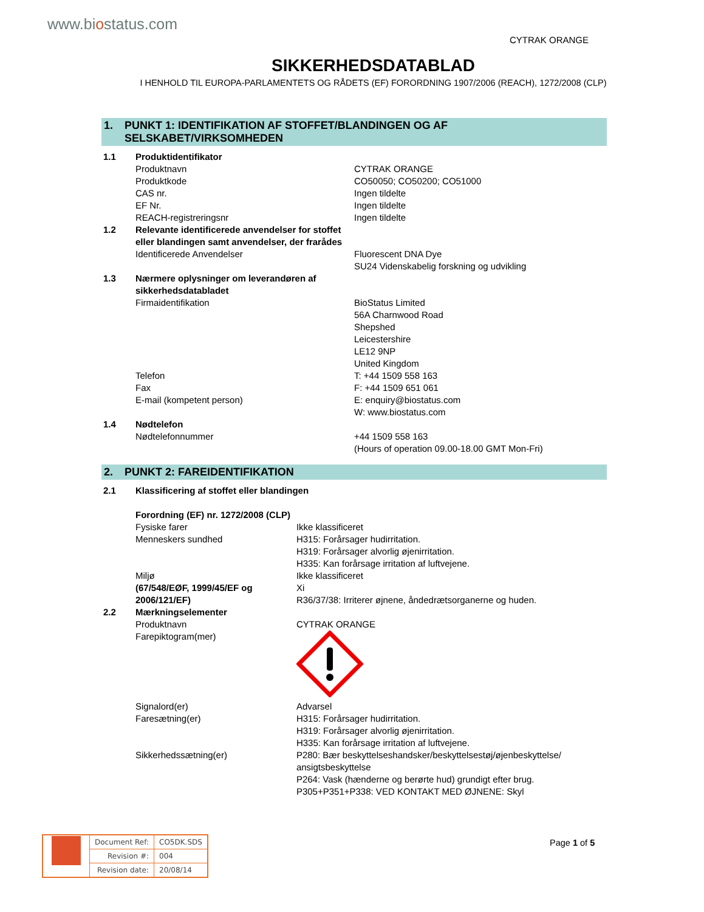www.biostatus.com
CYTRAK ORANGE
SIKKERHEDSDATABLAD
I HENHOLD TIL EUROPA-PARLAMENTETS OG RÅDETS (EF) FORORDNING 1907/2006 (REACH), 1272/2008 (CLP)
1. PUNKT 1: IDENTIFIKATION AF STOFFET/BLANDINGEN OG AF SELSKABET/VIRKSOMHEDEN
| 1.1 | Produktidentifikator | |
| | Produktnavn | CYTRAK ORANGE |
| | Produktkode | CO50050; CO50200; CO51000 |
| | CAS nr. | Ingen tildelte |
| | EF Nr. | Ingen tildelte |
| | REACH-registreringsnr | Ingen tildelte |
| 1.2 | Relevante identificerede anvendelser for stoffet eller blandingen samt anvendelser, der frarådes | |
| | Identificerede Anvendelser | Fluorescent DNA Dye SU24 Videnskabelig forskning og udvikling |
| 1.3 | Nærmere oplysninger om leverandøren af sikkerhedsdatabladet | |
| | Firmaidentifikation | BioStatus Limited 56A Charnwood Road Shepshed Leicestershire LE12 9NP United Kingdom |
| | Telefon | T: +44 1509 558 163 |
| | Fax | F: +44 1509 651 061 |
| | E-mail (kompetent person) | E: enquiry@biostatus.com W: www.biostatus.com |
| 1.4 | Nødtelefon | |
| | Nødtelefonnummer | +44 1509 558 163 (Hours of operation 09.00-18.00 GMT Mon-Fri) |
2. PUNKT 2: FAREIDENTIFIKATION
| 2.1 | Klassificering af stoffet eller blandingen | |
| | Forordning (EF) nr. 1272/2008 (CLP) | |
| | Fysiske farer | Ikke klassificeret |
| | Menneskers sundhed | H315: Forårsager hudirritation. H319: Forårsager alvorlig øjenirritation. H335: Kan forårsage irritation af luftvejene. |
| | Miljø | Ikke klassificeret |
| | (67/548/EØF, 1999/45/EF og 2006/121/EF) | Xi R36/37/38: Irriterer øjnene, åndedrætsorganerne og huden. |
| 2.2 | Mærkningselementer | |
| | Produktnavn | CYTRAK ORANGE |
| | Farepiktogram(mer) | |
| | Signalord(er) | Advarsel |
| | Faresætning(er) | H315: Forårsager hudirritation. H319: Forårsager alvorlig øjenirritation. H335: Kan forårsage irritation af luftvejene. |
| | Sikkerhedssætning(er) | P280: Bær beskyttelseshandsker/beskyttelsestøj/øjenbeskyttelse/ ansigtsbeskyttelse P264: Vask (hænderne og berørte hud) grundigt efter brug. P305+P351+P338: VED KONTAKT MED ØJNENE: Skyl |
| | Document Ref: | CO5DK.SDS |
| | Revision #: | 004 |
| | Revision date: | 20/08/14 |
Page 1 of 5